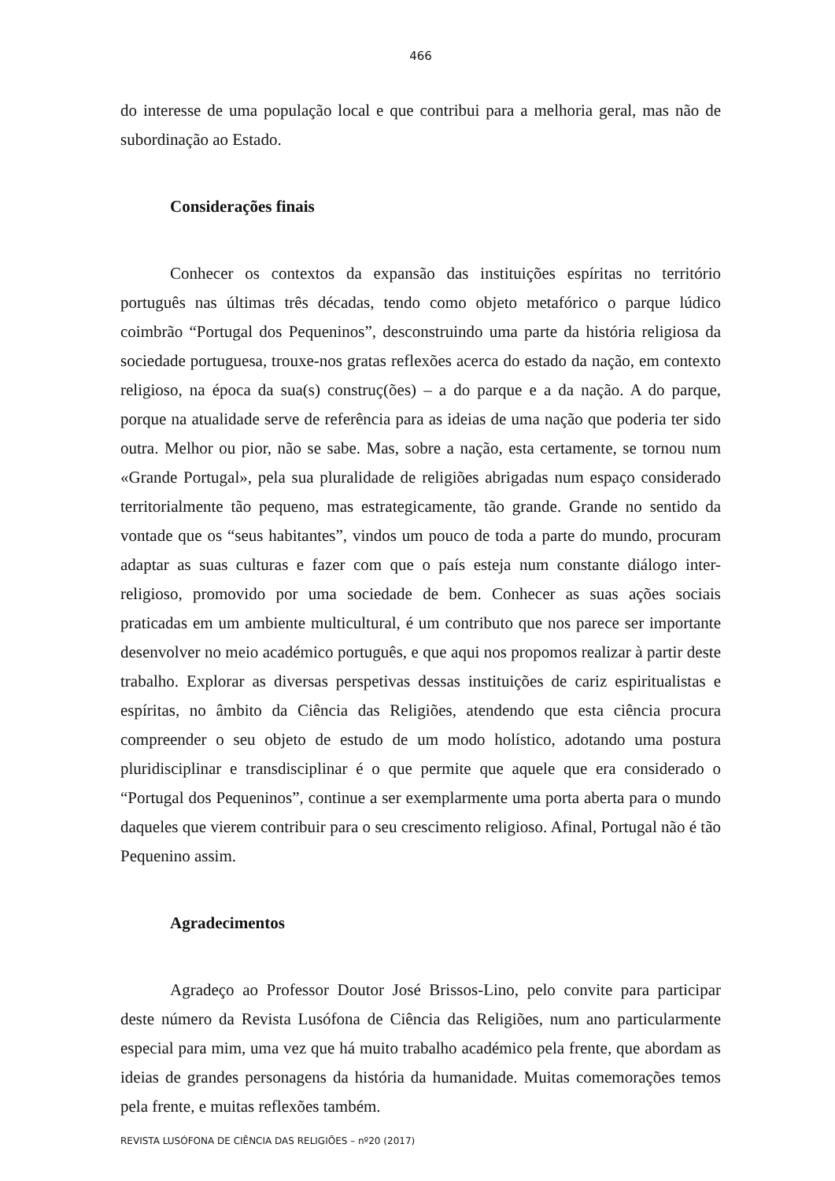466
do interesse de uma população local e que contribui para a melhoria geral, mas não de subordinação ao Estado.
Considerações finais
Conhecer os contextos da expansão das instituições espíritas no território português nas últimas três décadas, tendo como objeto metafórico o parque lúdico coimbrão “Portugal dos Pequeninos”, desconstruindo uma parte da história religiosa da sociedade portuguesa, trouxe-nos gratas reflexões acerca do estado da nação, em contexto religioso, na época da sua(s) construç(ões) – a do parque e a da nação. A do parque, porque na atualidade serve de referência para as ideias de uma nação que poderia ter sido outra. Melhor ou pior, não se sabe. Mas, sobre a nação, esta certamente, se tornou num «Grande Portugal», pela sua pluralidade de religiões abrigadas num espaço considerado territorialmente tão pequeno, mas estrategicamente, tão grande. Grande no sentido da vontade que os “seus habitantes”, vindos um pouco de toda a parte do mundo, procuram adaptar as suas culturas e fazer com que o país esteja num constante diálogo inter-religioso, promovido por uma sociedade de bem. Conhecer as suas ações sociais praticadas em um ambiente multicultural, é um contributo que nos parece ser importante desenvolver no meio académico português, e que aqui nos propomos realizar à partir deste trabalho. Explorar as diversas perspetivas dessas instituições de cariz espiritualistas e espíritas, no âmbito da Ciência das Religiões, atendendo que esta ciência procura compreender o seu objeto de estudo de um modo holístico, adotando uma postura pluridisciplinar e transdisciplinar é o que permite que aquele que era considerado o “Portugal dos Pequeninos”, continue a ser exemplarmente uma porta aberta para o mundo daqueles que vierem contribuir para o seu crescimento religioso. Afinal, Portugal não é tão Pequenino assim.
Agradecimentos
Agradeço ao Professor Doutor José Brissos-Lino, pelo convite para participar deste número da Revista Lusófona de Ciência das Religiões, num ano particularmente especial para mim, uma vez que há muito trabalho académico pela frente, que abordam as ideias de grandes personagens da história da humanidade. Muitas comemorações temos pela frente, e muitas reflexões também.
REVISTA LUSÓFONA DE CIÊNCIA DAS RELIGIÕES – nº20 (2017)